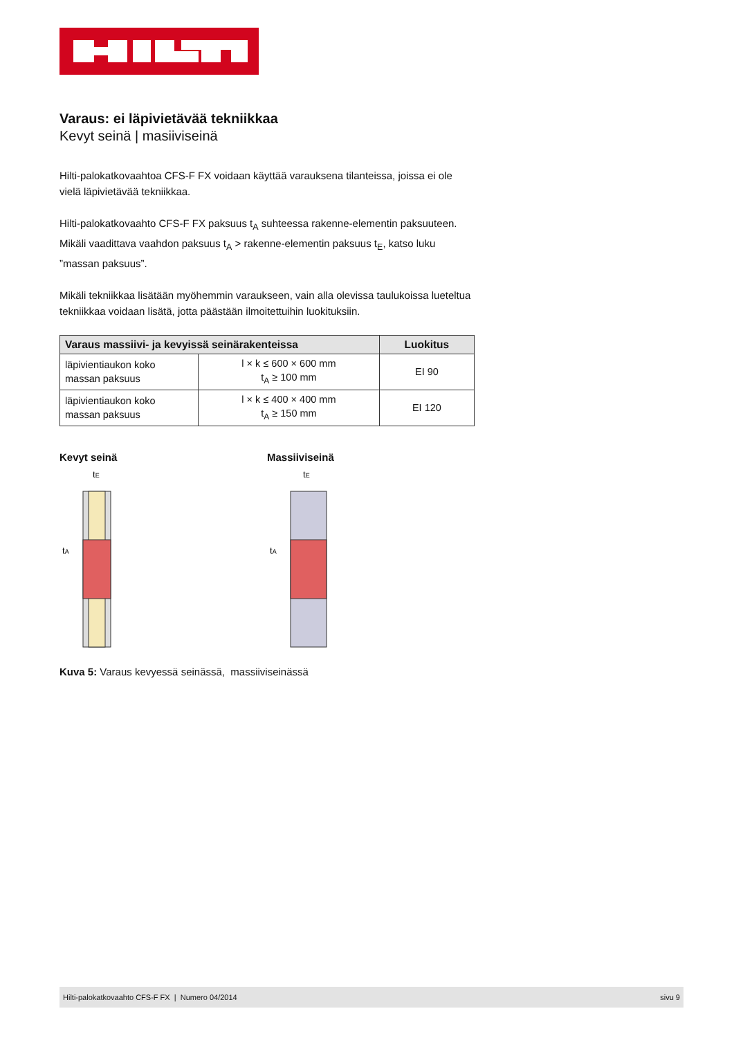Varaus: ei läpivietävää tekniikkaa
Kevyt seinä | masiiviseinä
Hilti-palokatkovaahtoa CFS-F FX voidaan käyttää varauksena tilanteissa, joissa ei ole vielä läpivietävää tekniikkaa.
Hilti-palokatkovaahto CFS-F FX paksuus t<sub>A</sub> suhteessa rakenne-elementin paksuuteen. Mikäli vaadittava vaahdon paksuus t<sub>A</sub> > rakenne-elementin paksuus t<sub>E</sub>, katso luku ”massan paksuus”.
Mikäli tekniikkaa lisätään myöhemmin varaukseen, vain alla olevissa taulukoissa lueteltua tekniikkaa voidaan lisätä, jotta päästään ilmoitettuihin luokituksiin.
| Varaus massiivi- ja kevyissä seinärakenteissa | | Luokitus |
| --- | --- | --- |
| läpivientiaukon koko massan paksuus | l × k ≤ 600 × 600 mm t<sub>A</sub> ≥ 100 mm | EI 90 |
| läpivientiaukon koko massan paksuus | l × k ≤ 400 × 400 mm t<sub>A</sub> ≥ 150 mm | EI 120 |
Kevyt seinä
tE
tA
Massiiviseinä
tE
tA
Kuva 5: Varaus kevyessä seinässä, massiiviseinässä
Hilti-palokatkovaahto CFS-F FX | Numero 04/2014 sivu 9